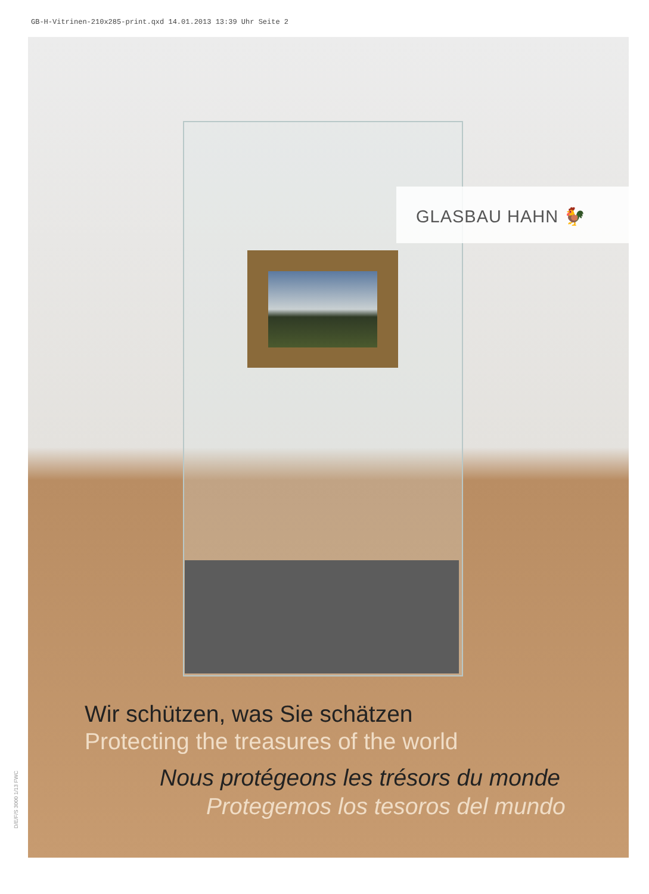GB-H-Vitrinen-210x285-print.qxd 14.01.2013 13:39 Uhr Seite 2
GLASBAU HAHN 🐓
Wir schützen, was Sie schätzen
Protecting the treasures of the world
Nous protégeons les trésors du monde
Protegemos los tesoros del mundo
D/E/F/S 3000 1/13 FWC